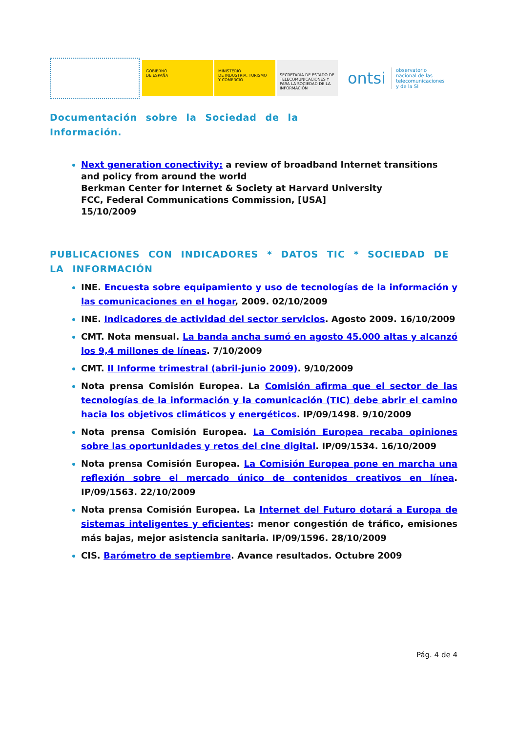GOBIERNO
DE ESPAÑA
MINISTERIO
DE INDUSTRIA, TURISMO
Y COMERCIO
SECRETARÍA DE ESTADO DE TELECOMUNICACIONES Y PARA LA SOCIEDAD DE LA INFORMACIÓN
ontsi
observatorio
nacional de las
telecomunicaciones
y de la SI
Documentación sobre la Sociedad de la
Información.
Next generation conectivity: a review of broadband Internet transitions and policy from around the world
Berkman Center for Internet & Society at Harvard University
FCC, Federal Communications Commission, [USA]
15/10/2009
PUBLICACIONES CON INDICADORES * DATOS TIC * SOCIEDAD DE LA INFORMACIÓN
INE. Encuesta sobre equipamiento y uso de tecnologías de la información y las comunicaciones en el hogar, 2009. 02/10/2009
INE. Indicadores de actividad del sector servicios. Agosto 2009. 16/10/2009
CMT. Nota mensual. La banda ancha sumó en agosto 45.000 altas y alcanzó los 9,4 millones de líneas. 7/10/2009
CMT. II Informe trimestral (abril-junio 2009). 9/10/2009
Nota prensa Comisión Europea. La Comisión afirma que el sector de las tecnologías de la información y la comunicación (TIC) debe abrir el camino hacia los objetivos climáticos y energéticos. IP/09/1498. 9/10/2009
Nota prensa Comisión Europea. La Comisión Europea recaba opiniones sobre las oportunidades y retos del cine digital. IP/09/1534. 16/10/2009
Nota prensa Comisión Europea. La Comisión Europea pone en marcha una reflexión sobre el mercado único de contenidos creativos en línea. IP/09/1563. 22/10/2009
Nota prensa Comisión Europea. La Internet del Futuro dotará a Europa de sistemas inteligentes y eficientes: menor congestión de tráfico, emisiones más bajas, mejor asistencia sanitaria. IP/09/1596. 28/10/2009
CIS. Barómetro de septiembre. Avance resultados. Octubre 2009
Pág. 4 de 4